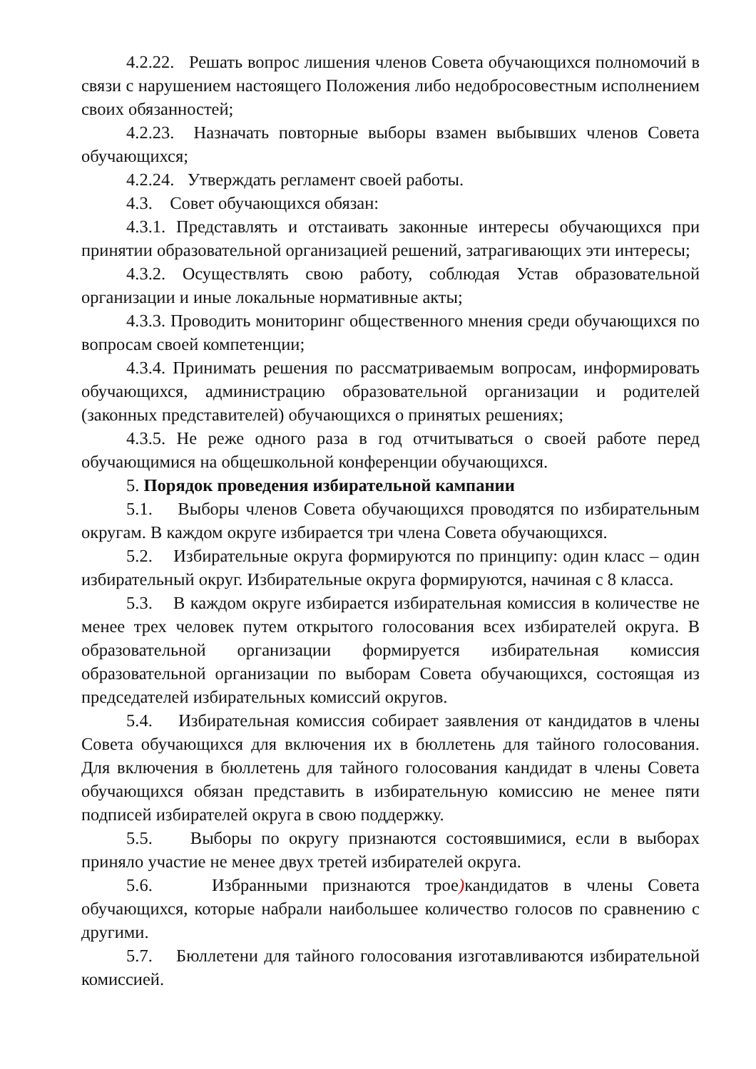4.2.22. Решать вопрос лишения членов Совета обучающихся полномочий в связи с нарушением настоящего Положения либо недобросовестным исполнением своих обязанностей;
4.2.23. Назначать повторные выборы взамен выбывших членов Совета обучающихся;
4.2.24. Утверждать регламент своей работы.
4.3. Совет обучающихся обязан:
4.3.1. Представлять и отстаивать законные интересы обучающихся при принятии образовательной организацией решений, затрагивающих эти интересы;
4.3.2. Осуществлять свою работу, соблюдая Устав образовательной организации и иные локальные нормативные акты;
4.3.3. Проводить мониторинг общественного мнения среди обучающихся по вопросам своей компетенции;
4.3.4. Принимать решения по рассматриваемым вопросам, информировать обучающихся, администрацию образовательной организации и родителей (законных представителей) обучающихся о принятых решениях;
4.3.5. Не реже одного раза в год отчитываться о своей работе перед обучающимися на общешкольной конференции обучающихся.
5. Порядок проведения избирательной кампании
5.1. Выборы членов Совета обучающихся проводятся по избирательным округам. В каждом округе избирается три члена Совета обучающихся.
5.2. Избирательные округа формируются по принципу: один класс – один избирательный округ. Избирательные округа формируются, начиная с 8 класса.
5.3. В каждом округе избирается избирательная комиссия в количестве не менее трех человек путем открытого голосования всех избирателей округа. В образовательной организации формируется избирательная комиссия образовательной организации по выборам Совета обучающихся, состоящая из председателей избирательных комиссий округов.
5.4. Избирательная комиссия собирает заявления от кандидатов в члены Совета обучающихся для включения их в бюллетень для тайного голосования. Для включения в бюллетень для тайного голосования кандидат в члены Совета обучающихся обязан представить в избирательную комиссию не менее пяти подписей избирателей округа в свою поддержку.
5.5. Выборы по округу признаются состоявшимися, если в выборах приняло участие не менее двух третей избирателей округа.
5.6. Избранными признаются трое) кандидатов в члены Совета обучающихся, которые набрали наибольшее количество голосов по сравнению с другими.
5.7. Бюллетени для тайного голосования изготавливаются избирательной комиссией.